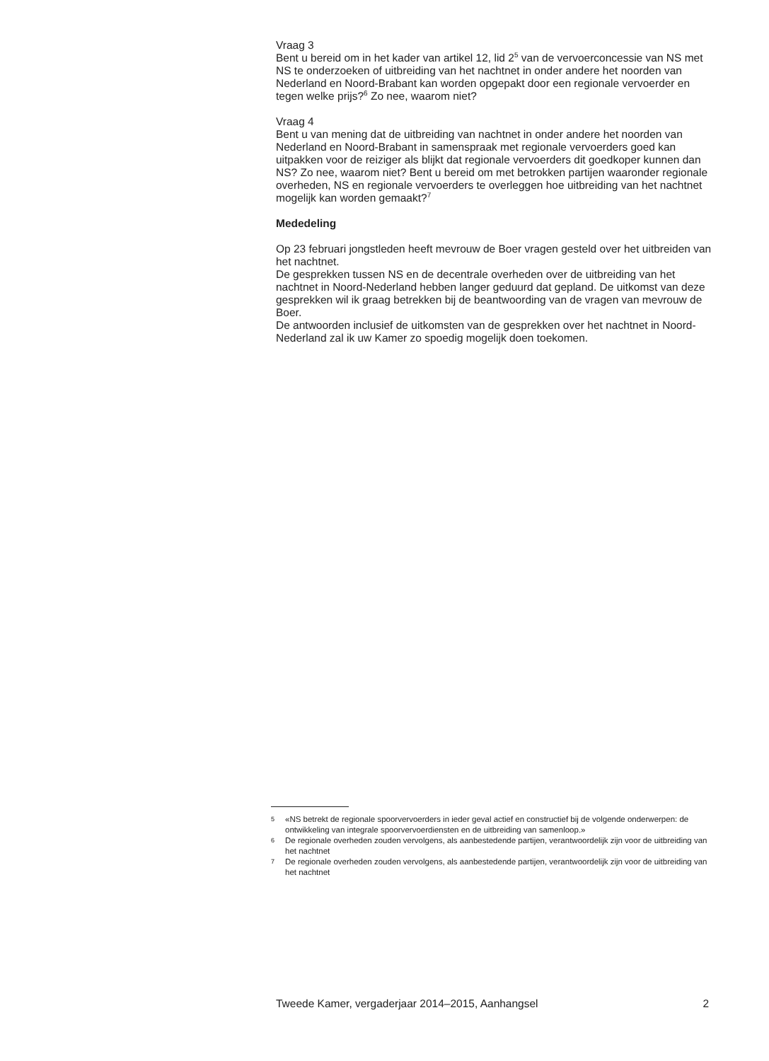Vraag 3
Bent u bereid om in het kader van artikel 12, lid 2<sup>5</sup> van de vervoerconcessie van NS met NS te onderzoeken of uitbreiding van het nachtnet in onder andere het noorden van Nederland en Noord-Brabant kan worden opgepakt door een regionale vervoerder en tegen welke prijs?<sup>6</sup> Zo nee, waarom niet?
Vraag 4
Bent u van mening dat de uitbreiding van nachtnet in onder andere het noorden van Nederland en Noord-Brabant in samenspraak met regionale vervoerders goed kan uitpakken voor de reiziger als blijkt dat regionale vervoerders dit goedkoper kunnen dan NS? Zo nee, waarom niet? Bent u bereid om met betrokken partijen waaronder regionale overheden, NS en regionale vervoerders te overleggen hoe uitbreiding van het nachtnet mogelijk kan worden gemaakt?<sup>7</sup>
Mededeling
Op 23 februari jongstleden heeft mevrouw de Boer vragen gesteld over het uitbreiden van het nachtnet.
De gesprekken tussen NS en de decentrale overheden over de uitbreiding van het nachtnet in Noord-Nederland hebben langer geduurd dat gepland. De uitkomst van deze gesprekken wil ik graag betrekken bij de beantwoording van de vragen van mevrouw de Boer.
De antwoorden inclusief de uitkomsten van de gesprekken over het nachtnet in Noord-Nederland zal ik uw Kamer zo spoedig mogelijk doen toekomen.
5 «NS betrekt de regionale spoorvervoerders in ieder geval actief en constructief bij de volgende onderwerpen: de ontwikkeling van integrale spoorvervoerdiensten en de uitbreiding van samenloop.»
6 De regionale overheden zouden vervolgens, als aanbestedende partijen, verantwoordelijk zijn voor de uitbreiding van het nachtnet
7 De regionale overheden zouden vervolgens, als aanbestedende partijen, verantwoordelijk zijn voor de uitbreiding van het nachtnet
Tweede Kamer, vergaderjaar 2014–2015, Aanhangsel 2